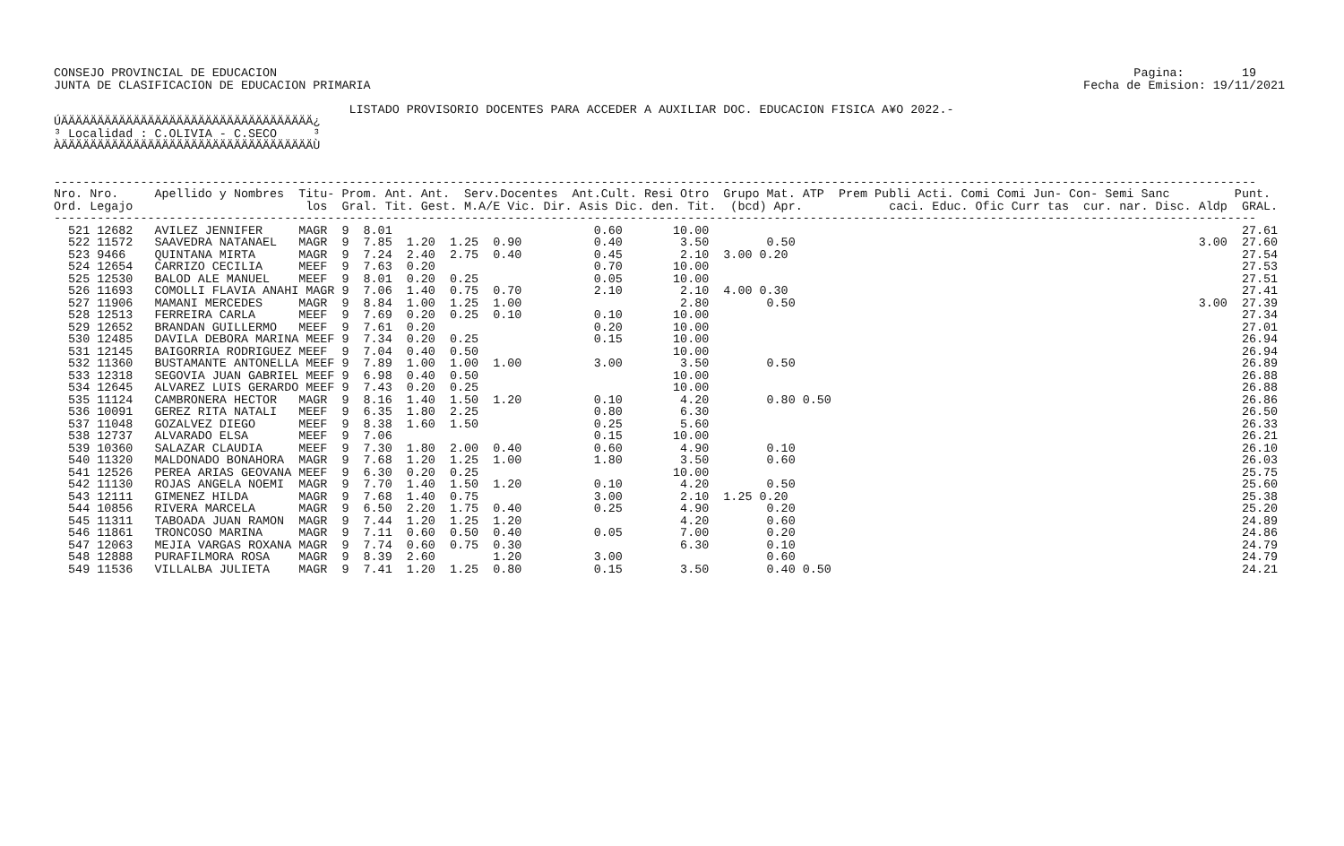CONSEJO PROVINCIAL DE EDUCACION                                                                                                                       Pagina:        19
JUNTA DE CLASIFICACION DE EDUCACION PRIMARIA                                                                                                   Fecha de Emision: 19/11/2021

                                         LISTADO PROVISORIO DOCENTES PARA ACCEDER A AUXILIAR DOC. EDUCACION FISICA A¥O 2022.-
ÚÄÄÄÄÄÄÄÄÄÄÄÄÄÄÄÄÄÄÄÄÄÄÄÄÄÄÄÄÄÄÄÄÄÄÄ¿
³ Localidad : C.OLIVIA - C.SECO     ³
ÀÄÄÄÄÄÄÄÄÄÄÄÄÄÄÄÄÄÄÄÄÄÄÄÄÄÄÄÄÄÄÄÄÄÄÄÙ


-----------------------------------------------------------------------------------------------------------------------------------------------------------------------
Nro. Nro.     Apellido y Nombres  Titu- Prom. Ant. Ant.  Serv.Docentes  Ant.Cult. Resi Otro  Grupo Mat. ATP  Prem Publi Acti. Comi Comi Jun- Con- Semi Sanc         Punt.
Ord. Legajo                        los  Gral. Tit. Gest. M.A/E Vic. Dir. Asis Dic. den. Tit.  (bcd) Apr.            caci. Educ. Ofic Curr tas  cur. nar. Disc. Aldp  GRAL.
-----------------------------------------------------------------------------------------------------------------------------------------------------------------------
  521 12682   AVILEZ JENNIFER     MAGR  9  8.01                            0.60       10.00                                                                          27.61
  522 11572   SAAVEDRA NATANAEL   MAGR  9  7.85  1.20  1.25  0.90          0.40        3.50        0.50                                                        3.00  27.60
  523 9466    QUINTANA MIRTA      MAGR  9  7.24  2.40  2.75  0.40          0.45        2.10  3.00 0.20                                                               27.54
  524 12654   CARRIZO CECILIA     MEEF  9  7.63  0.20                      0.70       10.00                                                                          27.53
  525 12530   BALOD ALE MANUEL    MEEF  9  8.01  0.20  0.25                0.05       10.00                                                                          27.51
  526 11693   COMOLLI FLAVIA ANAHI MAGR 9  7.06  1.40  0.75  0.70          2.10        2.10  4.00 0.30                                                               27.41
  527 11906   MAMANI MERCEDES     MAGR  9  8.84  1.00  1.25  1.00                      2.80        0.50                                                        3.00  27.39
  528 12513   FERREIRA CARLA      MEEF  9  7.69  0.20  0.25  0.10          0.10       10.00                                                                          27.34
  529 12652   BRANDAN GUILLERMO   MEEF  9  7.61  0.20                      0.20       10.00                                                                          27.01
  530 12485   DAVILA DEBORA MARINA MEEF 9  7.34  0.20  0.25                0.15       10.00                                                                          26.94
  531 12145   BAIGORRIA RODRIGUEZ MEEF  9  7.04  0.40  0.50                           10.00                                                                          26.94
  532 11360   BUSTAMANTE ANTONELLA MEEF 9  7.89  1.00  1.00  1.00          3.00        3.50        0.50                                                              26.89
  533 12318   SEGOVIA JUAN GABRIEL MEEF 9  6.98  0.40  0.50                           10.00                                                                          26.88
  534 12645   ALVAREZ LUIS GERARDO MEEF 9  7.43  0.20  0.25                           10.00                                                                          26.88
  535 11124   CAMBRONERA HECTOR   MAGR  9  8.16  1.40  1.50  1.20          0.10        4.20        0.80 0.50                                                         26.86
  536 10091   GEREZ RITA NATALI   MEEF  9  6.35  1.80  2.25                0.80        6.30                                                                          26.50
  537 11048   GOZALVEZ DIEGO      MEEF  9  8.38  1.60  1.50                0.25        5.60                                                                          26.33
  538 12737   ALVARADO ELSA       MEEF  9  7.06                            0.15       10.00                                                                          26.21
  539 10360   SALAZAR CLAUDIA     MEEF  9  7.30  1.80  2.00  0.40          0.60        4.90        0.10                                                              26.10
  540 11320   MALDONADO BONAHORA  MAGR  9  7.68  1.20  1.25  1.00          1.80        3.50        0.60                                                              26.03
  541 12526   PEREA ARIAS GEOVANA MEEF  9  6.30  0.20  0.25                           10.00                                                                          25.75
  542 11130   ROJAS ANGELA NOEMI  MAGR  9  7.70  1.40  1.50  1.20          0.10        4.20        0.50                                                              25.60
  543 12111   GIMENEZ HILDA       MAGR  9  7.68  1.40  0.75                3.00        2.10  1.25 0.20                                                               25.38
  544 10856   RIVERA MARCELA      MAGR  9  6.50  2.20  1.75  0.40          0.25        4.90        0.20                                                              25.20
  545 11311   TABOADA JUAN RAMON  MAGR  9  7.44  1.20  1.25  1.20                      4.20        0.60                                                              24.89
  546 11861   TRONCOSO MARINA     MAGR  9  7.11  0.60  0.50  0.40          0.05        7.00        0.20                                                              24.86
  547 12063   MEJIA VARGAS ROXANA MAGR  9  7.74  0.60  0.75  0.30                      6.30        0.10                                                              24.79
  548 12888   PURAFILMORA ROSA    MAGR  9  8.39  2.60        1.20          3.00                    0.60                                                              24.79
  549 11536   VILLALBA JULIETA    MAGR  9  7.41  1.20  1.25  0.80          0.15        3.50        0.40 0.50                                                         24.21